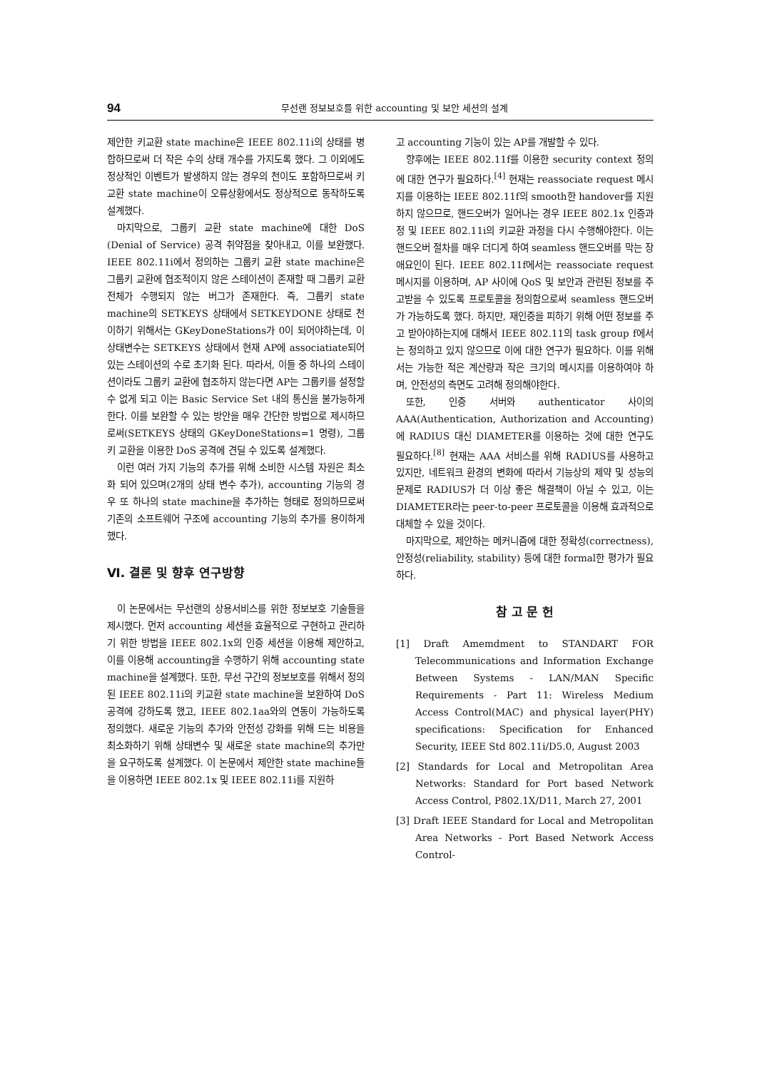94 무선랜 정보보호를 위한 accounting 및 보안 세션의 설계
제안한 키교환 state machine은 IEEE 802.11i의 상태를 병합하므로써 더 작은 수의 상태 개수를 가지도록 했다. 그 이외에도 정상적인 이벤트가 발생하지 않는 경우의 천이도 포함하므로써 키교환 state machine이 오류상황에서도 정상적으로 동작하도록 설계했다.
마지막으로, 그룹키 교환 state machine에 대한 DoS (Denial of Service) 공격 취약점을 찾아내고, 이를 보완했다. IEEE 802.11i에서 정의하는 그룹키 교환 state machine은 그룹키 교환에 협조적이지 않은 스테이션이 존재할 때 그룹키 교환 전체가 수행되지 않는 버그가 존재한다. 즉, 그룹키 state machine의 SETKEYS 상태에서 SETKEYDONE 상태로 천이하기 위해서는 GKeyDoneStations가 0이 되어야하는데, 이 상태변수는 SETKEYS 상태에서 현재 AP에 associatiate되어있는 스테이션의 수로 초기화 된다. 따라서, 이들 중 하나의 스테이션이라도 그룹키 교환에 협조하지 않는다면 AP는 그룹키를 설정할 수 없게 되고 이는 Basic Service Set 내의 통신을 불가능하게 한다. 이를 보완할 수 있는 방안을 매우 간단한 방법으로 제시하므로써(SETKEYS 상태의 GKeyDoneStations=1 명령), 그룹키 교환을 이용한 DoS 공격에 견딜 수 있도록 설계했다.
이런 여러 가지 기능의 추가를 위해 소비한 시스템 자원은 최소화 되어 있으며(2개의 상태 변수 추가), accounting 기능의 경우 또 하나의 state machine을 추가하는 형태로 정의하므로써 기존의 소프트웨어 구조에 accounting 기능의 추가를 용이하게 했다.
Ⅵ. 결론 및 향후 연구방향
이 논문에서는 무선랜의 상용서비스를 위한 정보보호 기술들을 제시했다. 먼저 accounting 세션을 효율적으로 구현하고 관리하기 위한 방법을 IEEE 802.1x의 인증 세션을 이용해 제안하고, 이를 이용해 accounting을 수행하기 위해 accounting state machine을 설계했다. 또한, 무선 구간의 정보보호를 위해서 정의된 IEEE 802.11i의 키교환 state machine을 보완하여 DoS 공격에 강하도록 했고, IEEE 802.1aa와의 연동이 가능하도록 정의했다. 새로운 기능의 추가와 안전성 강화를 위해 드는 비용을 최소화하기 위해 상태변수 및 새로운 state machine의 추가만을 요구하도록 설계했다. 이 논문에서 제안한 state machine들을 이용하면 IEEE 802.1x 및 IEEE 802.11i를 지원하
고 accounting 기능이 있는 AP를 개발할 수 있다.
향후에는 IEEE 802.11f를 이용한 security context 정의에 대한 연구가 필요하다.<sup>[4]</sup> 현재는 reassociate request 메시지를 이용하는 IEEE 802.11f의 smooth한 handover를 지원하지 않으므로, 핸드오버가 일어나는 경우 IEEE 802.1x 인증과정 및 IEEE 802.11i의 키교환 과정을 다시 수행해야한다. 이는 핸드오버 절차를 매우 더디게 하여 seamless 핸드오버를 막는 장애요인이 된다. IEEE 802.11f에서는 reassociate request 메시지를 이용하며, AP 사이에 QoS 및 보안과 관련된 정보를 주고받을 수 있도록 프로토콜을 정의함으로써 seamless 핸드오버가 가능하도록 했다. 하지만, 재인증을 피하기 위해 어떤 정보를 주고 받아야하는지에 대해서 IEEE 802.11의 task group f에서는 정의하고 있지 않으므로 이에 대한 연구가 필요하다. 이를 위해서는 가능한 적은 계산량과 작은 크기의 메시지를 이용하여야 하며, 안전성의 측면도 고려해 정의해야한다.
또한, 인증 서버와 authenticator 사이의 AAA(Authentication, Authorization and Accounting)에 RADIUS 대신 DIAMETER를 이용하는 것에 대한 연구도 필요하다.<sup>[8]</sup> 현재는 AAA 서비스를 위해 RADIUS를 사용하고 있지만, 네트워크 환경의 변화에 따라서 기능상의 제약 및 성능의 문제로 RADIUS가 더 이상 좋은 해결책이 아닐 수 있고, 이는 DIAMETER라는 peer-to-peer 프로토콜을 이용해 효과적으로 대체할 수 있을 것이다.
마지막으로, 제안하는 메커니즘에 대한 정확성(correctness), 안정성(reliability, stability) 등에 대한 formal한 평가가 필요하다.
참 고 문 헌
[1] Draft Amemdment to STANDART FOR Telecommunications and Information Exchange Between Systems - LAN/MAN Specific Requirements - Part 11: Wireless Medium Access Control(MAC) and physical layer(PHY) specifications: Specification for Enhanced Security, IEEE Std 802.11i/D5.0, August 2003
[2] Standards for Local and Metropolitan Area Networks: Standard for Port based Network Access Control, P802.1X/D11, March 27, 2001
[3] Draft IEEE Standard for Local and Metropolitan Area Networks - Port Based Network Access Control-